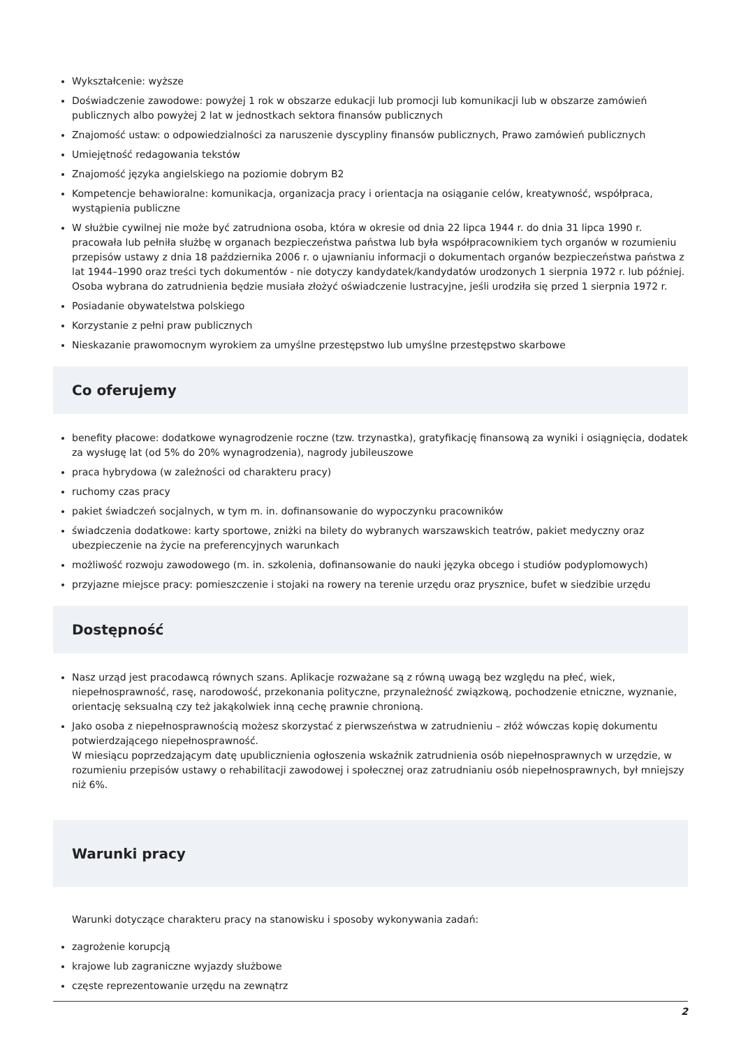Wykształcenie: wyższe
Doświadczenie zawodowe: powyżej 1 rok w obszarze edukacji lub promocji lub komunikacji lub w obszarze zamówień publicznych albo powyżej 2 lat w jednostkach sektora finansów publicznych
Znajomość ustaw: o odpowiedzialności za naruszenie dyscypliny finansów publicznych, Prawo zamówień publicznych
Umiejętność redagowania tekstów
Znajomość języka angielskiego na poziomie dobrym B2
Kompetencje behawioralne: komunikacja, organizacja pracy i orientacja na osiąganie celów, kreatywność, współpraca, wystąpienia publiczne
W służbie cywilnej nie może być zatrudniona osoba, która w okresie od dnia 22 lipca 1944 r. do dnia 31 lipca 1990 r. pracowała lub pełniła służbę w organach bezpieczeństwa państwa lub była współpracownikiem tych organów w rozumieniu przepisów ustawy z dnia 18 października 2006 r. o ujawnianiu informacji o dokumentach organów bezpieczeństwa państwa z lat 1944–1990 oraz treści tych dokumentów - nie dotyczy kandydatek/kandydatów urodzonych 1 sierpnia 1972 r. lub później. Osoba wybrana do zatrudnienia będzie musiała złożyć oświadczenie lustracyjne, jeśli urodziła się przed 1 sierpnia 1972 r.
Posiadanie obywatelstwa polskiego
Korzystanie z pełni praw publicznych
Nieskazanie prawomocnym wyrokiem za umyślne przestępstwo lub umyślne przestępstwo skarbowe
Co oferujemy
benefity płacowe: dodatkowe wynagrodzenie roczne (tzw. trzynastka), gratyfikację finansową za wyniki i osiągnięcia, dodatek za wysługę lat (od 5% do 20% wynagrodzenia), nagrody jubileuszowe
praca hybrydowa (w zależności od charakteru pracy)
ruchomy czas pracy
pakiet świadczeń socjalnych, w tym m. in. dofinansowanie do wypoczynku pracowników
świadczenia dodatkowe: karty sportowe, zniżki na bilety do wybranych warszawskich teatrów, pakiet medyczny oraz ubezpieczenie na życie na preferencyjnych warunkach
możliwość rozwoju zawodowego (m. in. szkolenia, dofinansowanie do nauki języka obcego i studiów podyplomowych)
przyjazne miejsce pracy: pomieszczenie i stojaki na rowery na terenie urzędu oraz prysznice, bufet w siedzibie urzędu
Dostępność
Nasz urząd jest pracodawcą równych szans. Aplikacje rozważane są z równą uwagą bez względu na płeć, wiek, niepełnosprawność, rasę, narodowość, przekonania polityczne, przynależność związkową, pochodzenie etniczne, wyznanie, orientację seksualną czy też jakąkolwiek inną cechę prawnie chronioną.
Jako osoba z niepełnosprawnością możesz skorzystać z pierwszeństwa w zatrudnieniu – złóż wówczas kopię dokumentu potwierdzającego niepełnosprawność.
W miesiącu poprzedzającym datę upublicznienia ogłoszenia wskaźnik zatrudnienia osób niepełnosprawnych w urzędzie, w rozumieniu przepisów ustawy o rehabilitacji zawodowej i społecznej oraz zatrudnianiu osób niepełnosprawnych, był mniejszy niż 6%.
Warunki pracy
Warunki dotyczące charakteru pracy na stanowisku i sposoby wykonywania zadań:
zagrożenie korupcją
krajowe lub zagraniczne wyjazdy służbowe
częste reprezentowanie urzędu na zewnątrz
2